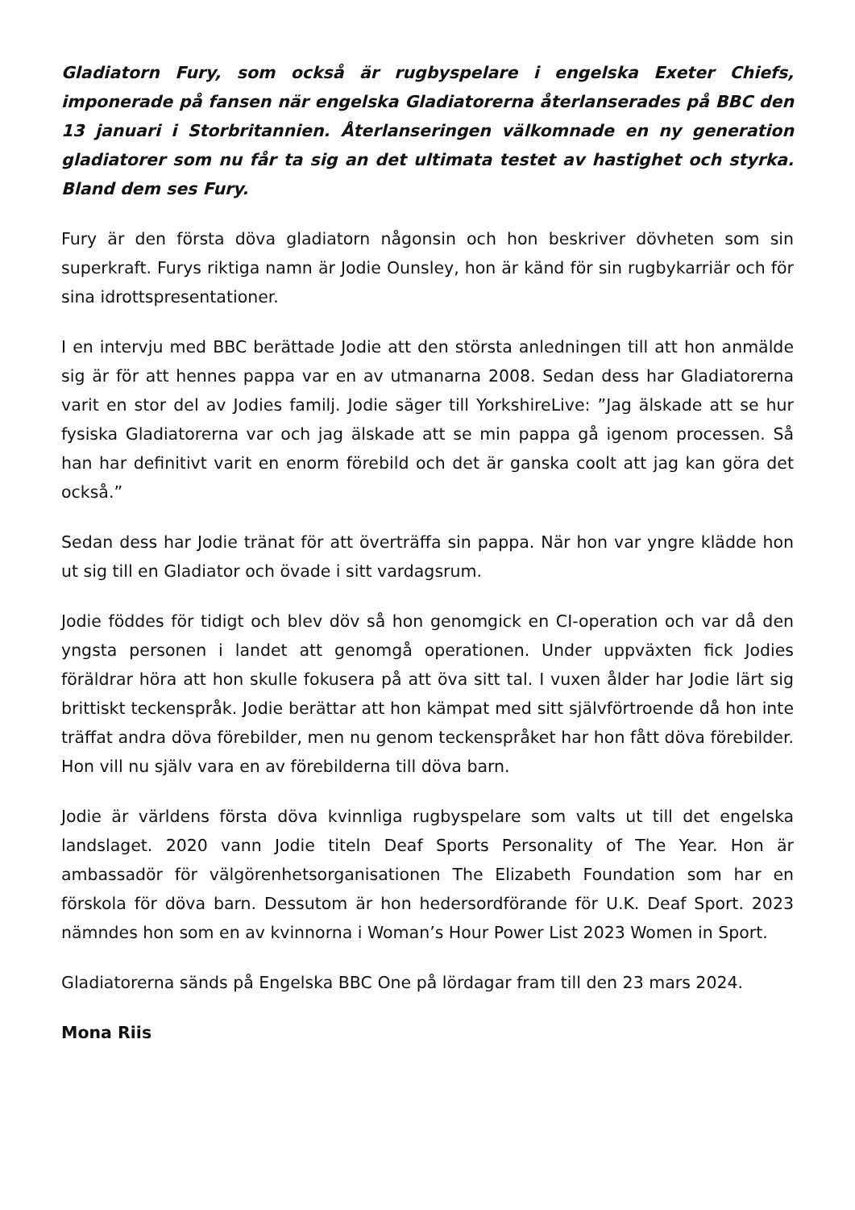Gladiatorn Fury, som också är rugbyspelare i engelska Exeter Chiefs, imponerade på fansen när engelska Gladiatorerna återlanserades på BBC den 13 januari i Storbritannien. Återlanseringen välkomnade en ny generation gladiatorer som nu får ta sig an det ultimata testet av hastighet och styrka. Bland dem ses Fury.
Fury är den första döva gladiatorn någonsin och hon beskriver dövheten som sin superkraft. Furys riktiga namn är Jodie Ounsley, hon är känd för sin rugbykarriär och för sina idrottspresentationer.
I en intervju med BBC berättade Jodie att den största anledningen till att hon anmälde sig är för att hennes pappa var en av utmanarna 2008. Sedan dess har Gladiatorerna varit en stor del av Jodies familj. Jodie säger till YorkshireLive: ”Jag älskade att se hur fysiska Gladiatorerna var och jag älskade att se min pappa gå igenom processen. Så han har definitivt varit en enorm förebild och det är ganska coolt att jag kan göra det också.”
Sedan dess har Jodie tränat för att överträffa sin pappa. När hon var yngre klädde hon ut sig till en Gladiator och övade i sitt vardagsrum.
Jodie föddes för tidigt och blev döv så hon genomgick en CI-operation och var då den yngsta personen i landet att genomgå operationen. Under uppväxten fick Jodies föräldrar höra att hon skulle fokusera på att öva sitt tal. I vuxen ålder har Jodie lärt sig brittiskt teckenspråk. Jodie berättar att hon kämpat med sitt självförtroende då hon inte träffat andra döva förebilder, men nu genom teckenspråket har hon fått döva förebilder. Hon vill nu själv vara en av förebilderna till döva barn.
Jodie är världens första döva kvinnliga rugbyspelare som valts ut till det engelska landslaget. 2020 vann Jodie titeln Deaf Sports Personality of The Year. Hon är ambassadör för välgörenhetsorganisationen The Elizabeth Foundation som har en förskola för döva barn. Dessutom är hon hedersordförande för U.K. Deaf Sport. 2023 nämndes hon som en av kvinnorna i Woman’s Hour Power List 2023 Women in Sport.
Gladiatorerna sänds på Engelska BBC One på lördagar fram till den 23 mars 2024.
Mona Riis